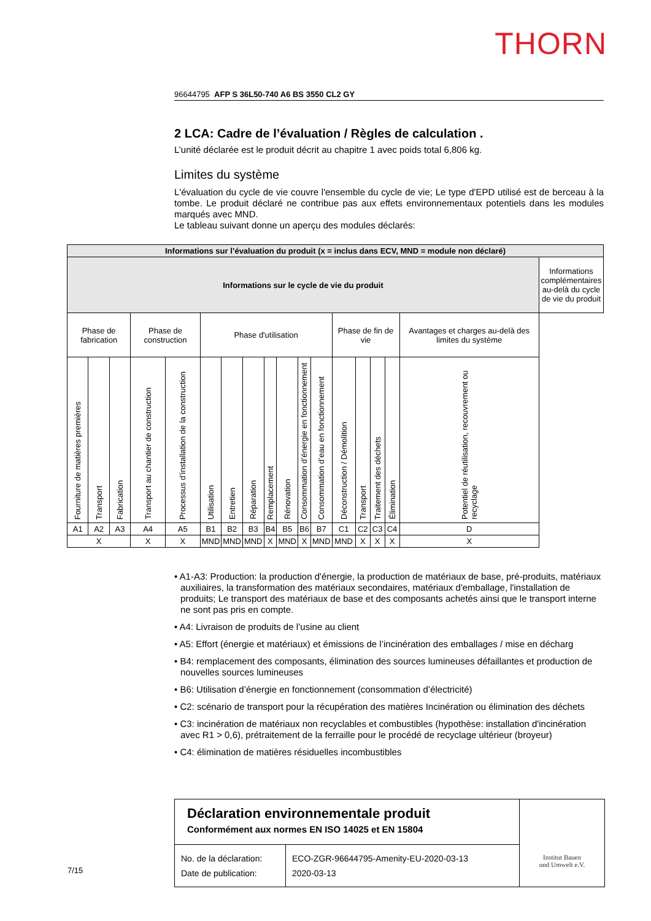THORN
96644795 AFP S 36L50-740 A6 BS 3550 CL2 GY
2 LCA: Cadre de l’évaluation / Règles de calculation .
L’unité déclarée est le produit décrit au chapitre 1 avec poids total 6,806 kg.
Limites du système
L'évaluation du cycle de vie couvre l'ensemble du cycle de vie; Le type d'EPD utilisé est de berceau à la tombe. Le produit déclaré ne contribue pas aux effets environnementaux potentiels dans les modules marqués avec MND.
Le tableau suivant donne un aperçu des modules déclarés:
| Informations sur l’évaluation du produit (x = inclus dans ECV, MND = module non déclaré) | | | | | | | | | | | | | | | | | |
| Informations sur le cycle de vie du produit | | | | | | | | | | | | | | | | | Informations complémentaires au-delà du cycle de vie du produit |
| Phase de fabrication | | | Phase de construction | | Phase d'utilisation | | | | | | | Phase de fin de vie | | | | Avantages et charges au-delà des limites du système | |
| Fourniture de matières premières | Transport | Fabrication | Transport au chantier de construction | Processus d’installation de la construction | Utilisation | Entretien | Réparation | Remplacement | Rénovation | Consommation d’énergie en fonctionnement | Consommation d’eau en fonctionnement | Déconstruction / Démolition | Transport | Traitement des déchets | Élimination | Potentiel de réutilisation, recouvrement ou recyclage | |
| A1 | A2 | A3 | A4 | A5 | B1 | B2 | B3 | B4 | B5 | B6 | B7 | C1 | C2 | C3 | C4 | D | |
| X | | | X | X | MND | MND | MND | X | MND | X | MND | MND | X | X | X | X | |
• A1-A3: Production: la production d'énergie, la production de matériaux de base, pré-produits, matériaux auxiliaires, la transformation des matériaux secondaires, matériaux d'emballage, l'installation de produits; Le transport des matériaux de base et des composants achetés ainsi que le transport interne ne sont pas pris en compte.
• A4: Livraison de produits de l’usine au client
• A5: Effort (énergie et matériaux) et émissions de l’incinération des emballages / mise en décharg
• B4: remplacement des composants, élimination des sources lumineuses défaillantes et production de nouvelles sources lumineuses
• B6: Utilisation d’énergie en fonctionnement (consommation d’électricité)
• C2: scénario de transport pour la récupération des matières Incinération ou élimination des déchets
• C3: incinération de matériaux non recyclables et combustibles (hypothèse: installation d'incinération avec R1 > 0,6), prétraitement de la ferraille pour le procédé de recyclage ultérieur (broyeur)
• C4: élimination de matières résiduelles incombustibles
Déclaration environnementale produit
Conformément aux normes EN ISO 14025 et EN 15804
| No. de la déclaration: Date de publication: | ECO-ZGR-96644795-Amenity-EU-2020-03-13 2020-03-13 |
Institut Bauen
und Umwelt e.V.
7/15